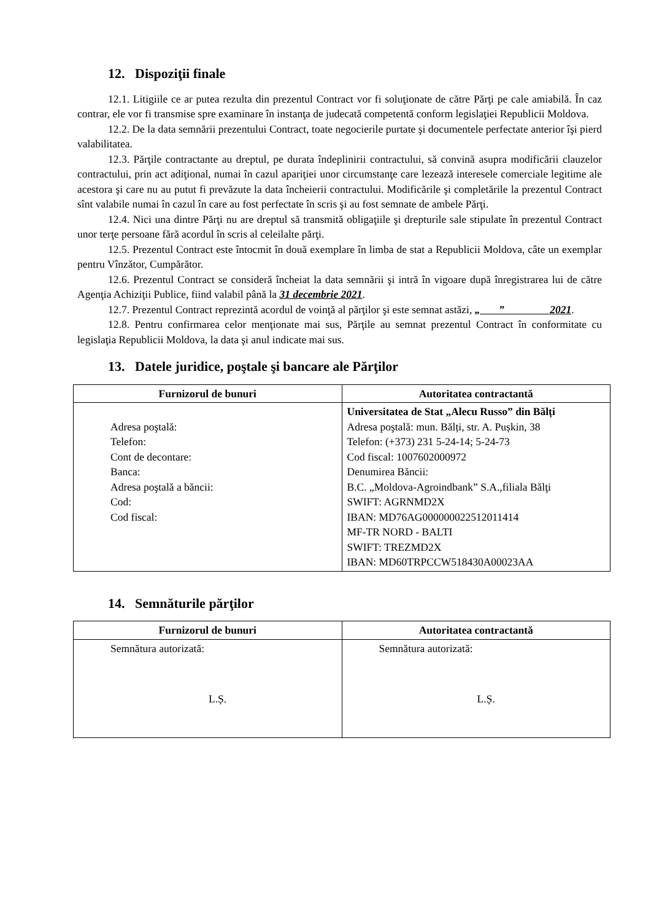12. Dispoziţii finale
12.1. Litigiile ce ar putea rezulta din prezentul Contract vor fi soluţionate de către Părţi pe cale amiabilă. În caz contrar, ele vor fi transmise spre examinare în instanţa de judecată competentă conform legislaţiei Republicii Moldova.
12.2. De la data semnării prezentului Contract, toate negocierile purtate şi documentele perfectate anterior îşi pierd valabilitatea.
12.3. Părţile contractante au dreptul, pe durata îndeplinirii contractului, să convină asupra modificării clauzelor contractului, prin act adiţional, numai în cazul apariţiei unor circumstanţe care lezează interesele comerciale legitime ale acestora şi care nu au putut fi prevăzute la data încheierii contractului. Modificările şi completările la prezentul Contract sînt valabile numai în cazul în care au fost perfectate în scris şi au fost semnate de ambele Părţi.
12.4. Nici una dintre Părţi nu are dreptul să transmită obligaţiile şi drepturile sale stipulate în prezentul Contract unor terţe persoane fără acordul în scris al celeilalte părţi.
12.5. Prezentul Contract este întocmit în două exemplare în limba de stat a Republicii Moldova, câte un exemplar pentru Vînzător, Cumpărător.
12.6. Prezentul Contract se consideră încheiat la data semnării şi intră în vigoare după înregistrarea lui de către Agenţia Achiziţii Publice, fiind valabil până la 31 decembrie 2021.
12.7. Prezentul Contract reprezintă acordul de voinţă al părţilor şi este semnat astăzi, „ ” 2021.
12.8. Pentru confirmarea celor menţionate mai sus, Părţile au semnat prezentul Contract în conformitate cu legislaţia Republicii Moldova, la data şi anul indicate mai sus.
13. Datele juridice, poştale şi bancare ale Părţilor
| Furnizorul de bunuri | Autoritatea contractantă |
| --- | --- |
| Adresa poştală: Telefon: Cont de decontare: Banca: Adresa poştală a băncii: Cod: Cod fiscal: | Universitatea de Stat „Alecu Russo” din Bălți Adresa poştală: mun. Bălți, str. A. Pușkin, 38 Telefon: (+373) 231 5-24-14; 5-24-73 Cod fiscal: 1007602000972 Denumirea Băncii: B.C. „Moldova-Agroindbank” S.A.,filiala Bălţi SWIFT: AGRNMD2X IBAN: MD76AG000000022512011414 MF-TR NORD - BALTI SWIFT: TREZMD2X IBAN: MD60TRPCCW518430A00023AA |
14. Semnăturile părţilor
| Furnizorul de bunuri | Autoritatea contractantă |
| --- | --- |
| Semnătura autorizată: L.Ș. | Semnătura autorizată: L.Ș. |